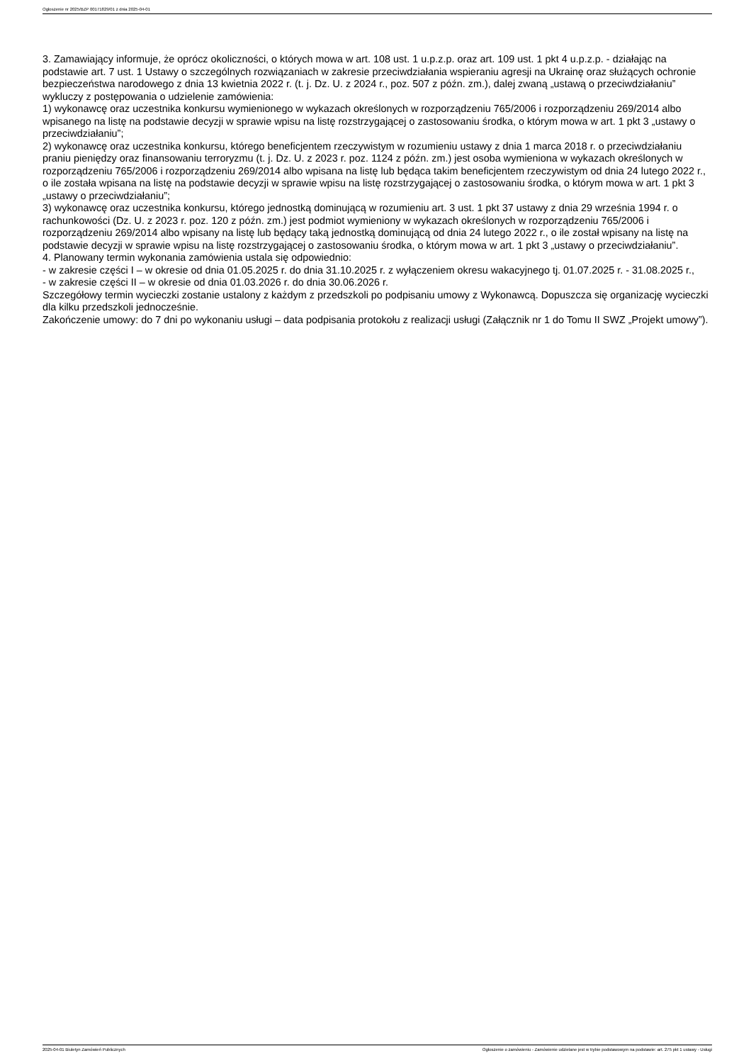Ogłoszenie nr 2025/BZP 00171829/01 z dnia 2025-04-01
3. Zamawiający informuje, że oprócz okoliczności, o których mowa w art. 108 ust. 1 u.p.z.p. oraz art. 109 ust. 1 pkt 4 u.p.z.p. - działając na podstawie art. 7 ust. 1 Ustawy o szczególnych rozwiązaniach w zakresie przeciwdziałania wspieraniu agresji na Ukrainę oraz służących ochronie bezpieczeństwa narodowego z dnia 13 kwietnia 2022 r. (t. j. Dz. U. z 2024 r., poz. 507 z późn. zm.), dalej zwaną „ustawą o przeciwdziałaniu” wykluczy z postępowania o udzielenie zamówienia:
1) wykonawcę oraz uczestnika konkursu wymienionego w wykazach określonych w rozporządzeniu 765/2006 i rozporządzeniu 269/2014 albo wpisanego na listę na podstawie decyzji w sprawie wpisu na listę rozstrzygającej o zastosowaniu środka, o którym mowa w art. 1 pkt 3 „ustawy o przeciwdziałaniu”;
2) wykonawcę oraz uczestnika konkursu, którego beneficjentem rzeczywistym w rozumieniu ustawy z dnia 1 marca 2018 r. o przeciwdziałaniu praniu pieniędzy oraz finansowaniu terroryzmu (t. j. Dz. U. z 2023 r. poz. 1124 z późn. zm.) jest osoba wymieniona w wykazach określonych w rozporządzeniu 765/2006 i rozporządzeniu 269/2014 albo wpisana na listę lub będąca takim beneficjentem rzeczywistym od dnia 24 lutego 2022 r., o ile została wpisana na listę na podstawie decyzji w sprawie wpisu na listę rozstrzygającej o zastosowaniu środka, o którym mowa w art. 1 pkt 3 „ustawy o przeciwdziałaniu”;
3) wykonawcę oraz uczestnika konkursu, którego jednostką dominującą w rozumieniu art. 3 ust. 1 pkt 37 ustawy z dnia 29 września 1994 r. o rachunkowości (Dz. U. z 2023 r. poz. 120 z późn. zm.) jest podmiot wymieniony w wykazach określonych w rozporządzeniu 765/2006 i rozporządzeniu 269/2014 albo wpisany na listę lub będący taką jednostką dominującą od dnia 24 lutego 2022 r., o ile został wpisany na listę na podstawie decyzji w sprawie wpisu na listę rozstrzygającej o zastosowaniu środka, o którym mowa w art. 1 pkt 3 „ustawy o przeciwdziałaniu”.
4. Planowany termin wykonania zamówienia ustala się odpowiednio:
- w zakresie części I – w okresie od dnia 01.05.2025 r. do dnia 31.10.2025 r. z wyłączeniem okresu wakacyjnego tj. 01.07.2025 r. - 31.08.2025 r.,
- w zakresie części II – w okresie od dnia 01.03.2026 r. do dnia 30.06.2026 r.
Szczegółowy termin wycieczki zostanie ustalony z każdym z przedszkoli po podpisaniu umowy z Wykonawcą. Dopuszcza się organizację wycieczki dla kilku przedszkoli jednocześnie.
Zakończenie umowy: do 7 dni po wykonaniu usługi – data podpisania protokołu z realizacji usługi (Załącznik nr 1 do Tomu II SWZ „Projekt umowy”).
2025-04-01 Biuletyn Zamówień Publicznych Ogłoszenie o zamówieniu - Zamówienie udzielane jest w trybie podstawowym na podstawie: art. 275 pkt 1 ustawy - Usługi